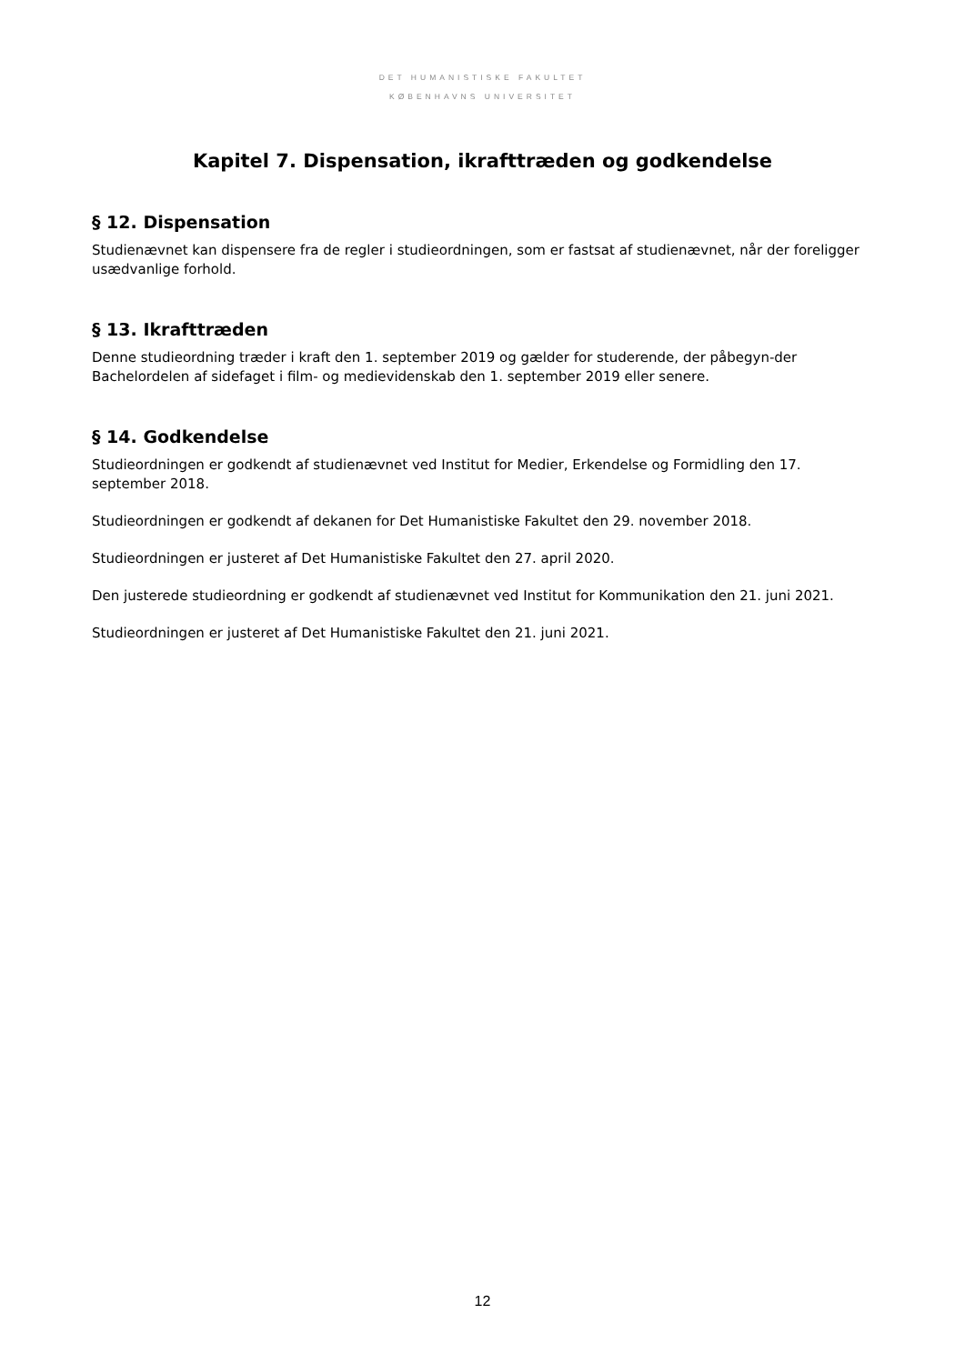DET HUMANISTISKE FAKULTET
KØBENHAVNS UNIVERSITET
Kapitel 7. Dispensation, ikrafttræden og godkendelse
§ 12. Dispensation
Studienævnet kan dispensere fra de regler i studieordningen, som er fastsat af studienævnet, når der foreligger usædvanlige forhold.
§ 13. Ikrafttræden
Denne studieordning træder i kraft den 1. september 2019 og gælder for studerende, der påbegyn-der Bachelordelen af sidefaget i film- og medievidenskab den 1. september 2019 eller senere.
§ 14. Godkendelse
Studieordningen er godkendt af studienævnet ved Institut for Medier, Erkendelse og Formidling den 17. september 2018.
Studieordningen er godkendt af dekanen for Det Humanistiske Fakultet den 29. november 2018.
Studieordningen er justeret af Det Humanistiske Fakultet den 27. april 2020.
Den justerede studieordning er godkendt af studienævnet ved Institut for Kommunikation den 21. juni 2021.
Studieordningen er justeret af Det Humanistiske Fakultet den 21. juni 2021.
12